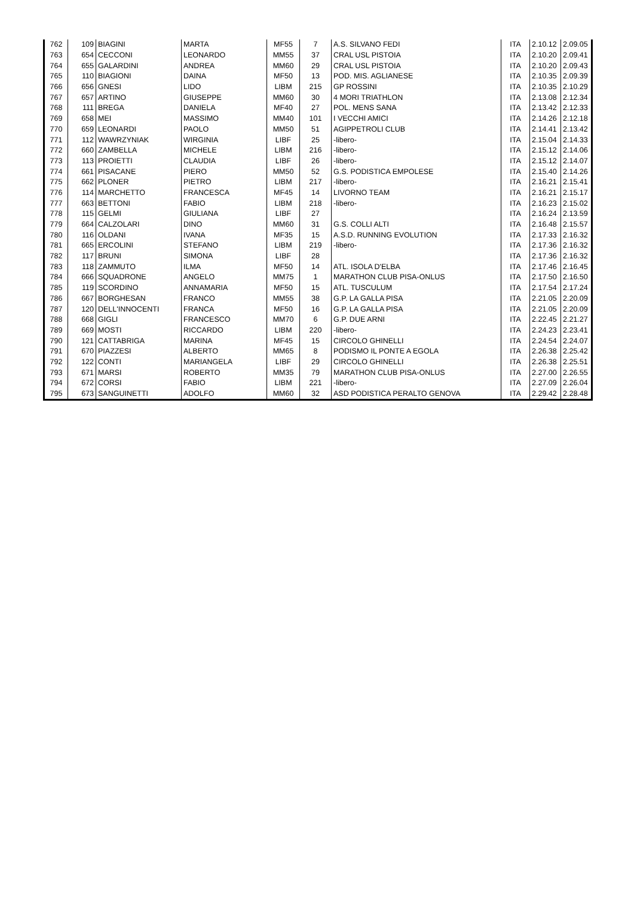| 762 | 109 | BIAGINI | MARTA | MF55 | 7 | A.S. SILVANO FEDI | ITA | 2.10.12 | 2.09.05 |
| 763 | 654 | CECCONI | LEONARDO | MM55 | 37 | CRAL USL PISTOIA | ITA | 2.10.20 | 2.09.41 |
| 764 | 655 | GALARDINI | ANDREA | MM60 | 29 | CRAL USL PISTOIA | ITA | 2.10.20 | 2.09.43 |
| 765 | 110 | BIAGIONI | DAINA | MF50 | 13 | POD. MIS. AGLIANESE | ITA | 2.10.35 | 2.09.39 |
| 766 | 656 | GNESI | LIDO | LIBM | 215 | GP ROSSINI | ITA | 2.10.35 | 2.10.29 |
| 767 | 657 | ARTINO | GIUSEPPE | MM60 | 30 | 4 MORI TRIATHLON | ITA | 2.13.08 | 2.12.34 |
| 768 | 111 | BREGA | DANIELA | MF40 | 27 | POL. MENS SANA | ITA | 2.13.42 | 2.12.33 |
| 769 | 658 | MEI | MASSIMO | MM40 | 101 | I VECCHI AMICI | ITA | 2.14.26 | 2.12.18 |
| 770 | 659 | LEONARDI | PAOLO | MM50 | 51 | AGIPPETROLI CLUB | ITA | 2.14.41 | 2.13.42 |
| 771 | 112 | WAWRZYNIAK | WIRGINIA | LIBF | 25 | -libero- | ITA | 2.15.04 | 2.14.33 |
| 772 | 660 | ZAMBELLA | MICHELE | LIBM | 216 | -libero- | ITA | 2.15.12 | 2.14.06 |
| 773 | 113 | PROIETTI | CLAUDIA | LIBF | 26 | -libero- | ITA | 2.15.12 | 2.14.07 |
| 774 | 661 | PISACANE | PIERO | MM50 | 52 | G.S. PODISTICA EMPOLESE | ITA | 2.15.40 | 2.14.26 |
| 775 | 662 | PLONER | PIETRO | LIBM | 217 | -libero- | ITA | 2.16.21 | 2.15.41 |
| 776 | 114 | MARCHETTO | FRANCESCA | MF45 | 14 | LIVORNO TEAM | ITA | 2.16.21 | 2.15.17 |
| 777 | 663 | BETTONI | FABIO | LIBM | 218 | -libero- | ITA | 2.16.23 | 2.15.02 |
| 778 | 115 | GELMI | GIULIANA | LIBF | 27 | | ITA | 2.16.24 | 2.13.59 |
| 779 | 664 | CALZOLARI | DINO | MM60 | 31 | G.S. COLLI ALTI | ITA | 2.16.48 | 2.15.57 |
| 780 | 116 | OLDANI | IVANA | MF35 | 15 | A.S.D. RUNNING EVOLUTION | ITA | 2.17.33 | 2.16.32 |
| 781 | 665 | ERCOLINI | STEFANO | LIBM | 219 | -libero- | ITA | 2.17.36 | 2.16.32 |
| 782 | 117 | BRUNI | SIMONA | LIBF | 28 | | ITA | 2.17.36 | 2.16.32 |
| 783 | 118 | ZAMMUTO | ILMA | MF50 | 14 | ATL. ISOLA D'ELBA | ITA | 2.17.46 | 2.16.45 |
| 784 | 666 | SQUADRONE | ANGELO | MM75 | 1 | MARATHON CLUB PISA-ONLUS | ITA | 2.17.50 | 2.16.50 |
| 785 | 119 | SCORDINO | ANNAMARIA | MF50 | 15 | ATL. TUSCULUM | ITA | 2.17.54 | 2.17.24 |
| 786 | 667 | BORGHESAN | FRANCO | MM55 | 38 | G.P. LA GALLA PISA | ITA | 2.21.05 | 2.20.09 |
| 787 | 120 | DELL'INNOCENTI | FRANCA | MF50 | 16 | G.P. LA GALLA PISA | ITA | 2.21.05 | 2.20.09 |
| 788 | 668 | GIGLI | FRANCESCO | MM70 | 6 | G.P. DUE ARNI | ITA | 2.22.45 | 2.21.27 |
| 789 | 669 | MOSTI | RICCARDO | LIBM | 220 | -libero- | ITA | 2.24.23 | 2.23.41 |
| 790 | 121 | CATTABRIGA | MARINA | MF45 | 15 | CIRCOLO GHINELLI | ITA | 2.24.54 | 2.24.07 |
| 791 | 670 | PIAZZESI | ALBERTO | MM65 | 8 | PODISMO IL PONTE A EGOLA | ITA | 2.26.38 | 2.25.42 |
| 792 | 122 | CONTI | MARIANGELA | LIBF | 29 | CIRCOLO GHINELLI | ITA | 2.26.38 | 2.25.51 |
| 793 | 671 | MARSI | ROBERTO | MM35 | 79 | MARATHON CLUB PISA-ONLUS | ITA | 2.27.00 | 2.26.55 |
| 794 | 672 | CORSI | FABIO | LIBM | 221 | -libero- | ITA | 2.27.09 | 2.26.04 |
| 795 | 673 | SANGUINETTI | ADOLFO | MM60 | 32 | ASD PODISTICA PERALTO GENOVA | ITA | 2.29.42 | 2.28.48 |